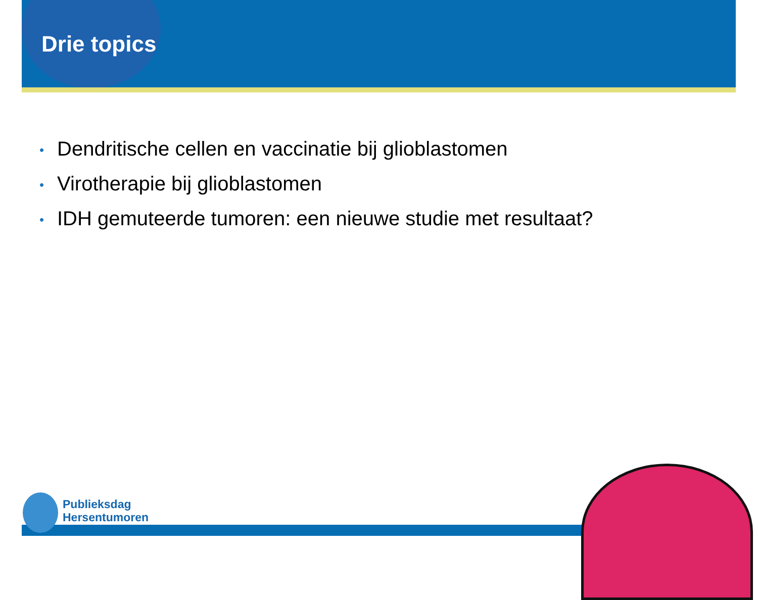Drie topics
• Dendritische cellen en vaccinatie bij glioblastomen
• Virotherapie bij glioblastomen
• IDH gemuteerde tumoren: een nieuwe studie met resultaat?
Publieksdag
Hersentumoren